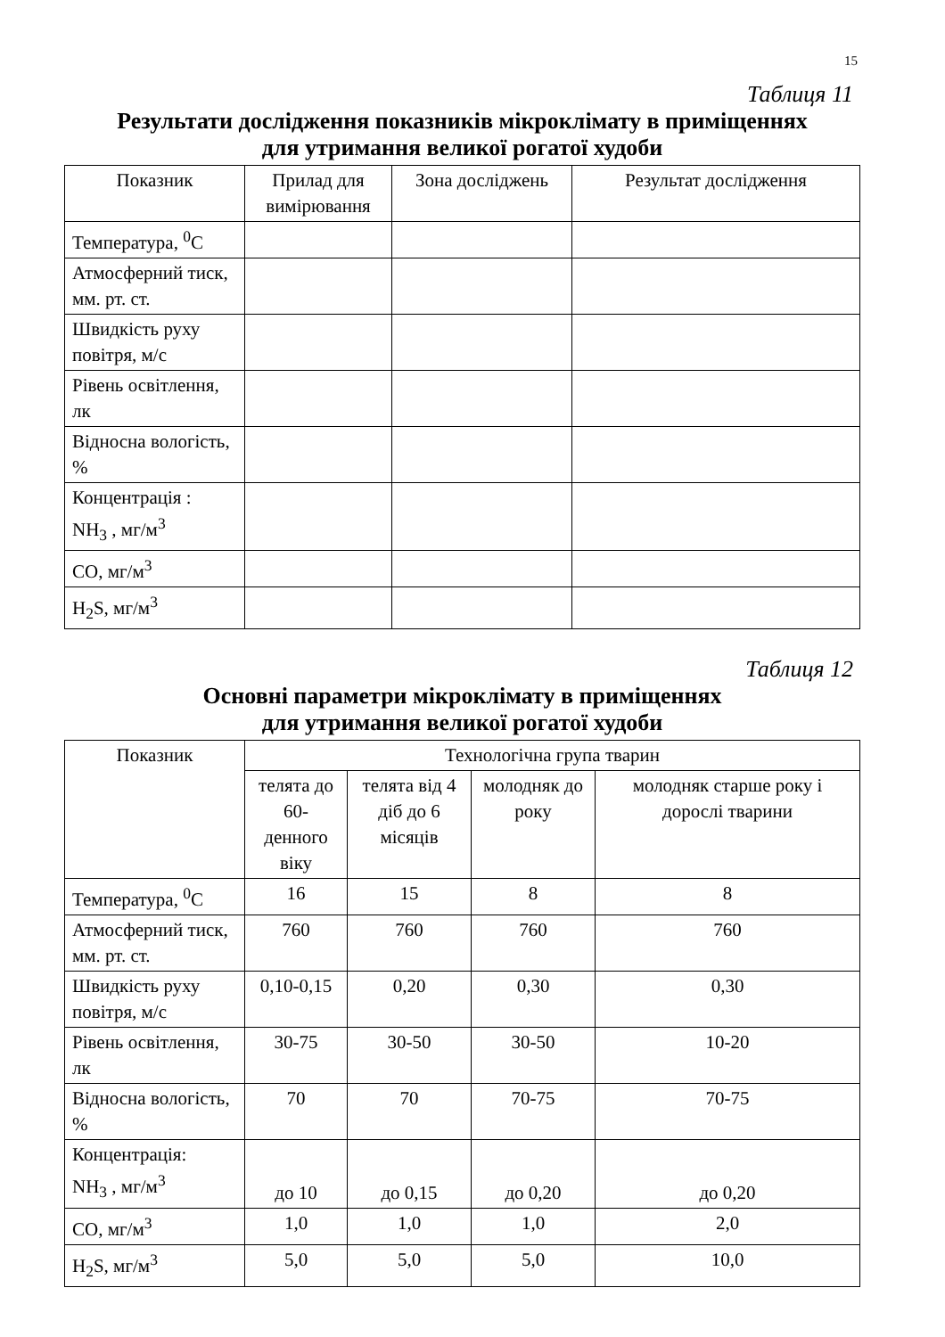15
Таблиця 11
Результати дослідження показників мікроклімату в приміщеннях
для утримання великої рогатої худоби
| Показник | Прилад для вимірювання | Зона досліджень | Результат дослідження |
| --- | --- | --- | --- |
| Температура, <sup>0</sup>С | | | |
| Атмосферний тиск, мм. рт. ст. | | | |
| Швидкість руху повітря, м/с | | | |
| Рівень освітлення, лк | | | |
| Відносна вологість, % | | | |
| Концентрація : NH<sub>3</sub> , мг/м<sup>3</sup> | | | |
| СО, мг/м<sup>3</sup> | | | |
| H<sub>2</sub>S, мг/м<sup>3</sup> | | | |
Таблиця 12
Основні параметри мікроклімату в приміщеннях
для утримання великої рогатої худоби
| Показник | Технологічна група тварин | | | |
| --- | --- | --- | --- | --- |
| | телята до 60-денного віку | телята від 4 діб до 6 місяців | молодняк до року | молодняк старше року і дорослі тварини |
| Температура, <sup>0</sup>С | 16 | 15 | 8 | 8 |
| Атмосферний тиск, мм. рт. ст. | 760 | 760 | 760 | 760 |
| Швидкість руху повітря, м/с | 0,10-0,15 | 0,20 | 0,30 | 0,30 |
| Рівень освітлення, лк | 30-75 | 30-50 | 30-50 | 10-20 |
| Відносна вологість, % | 70 | 70 | 70-75 | 70-75 |
| Концентрація: NH<sub>3</sub> , мг/м<sup>3</sup> | до 10 | до 0,15 | до 0,20 | до 0,20 |
| СО, мг/м<sup>3</sup> | 1,0 | 1,0 | 1,0 | 2,0 |
| H<sub>2</sub>S, мг/м<sup>3</sup> | 5,0 | 5,0 | 5,0 | 10,0 |